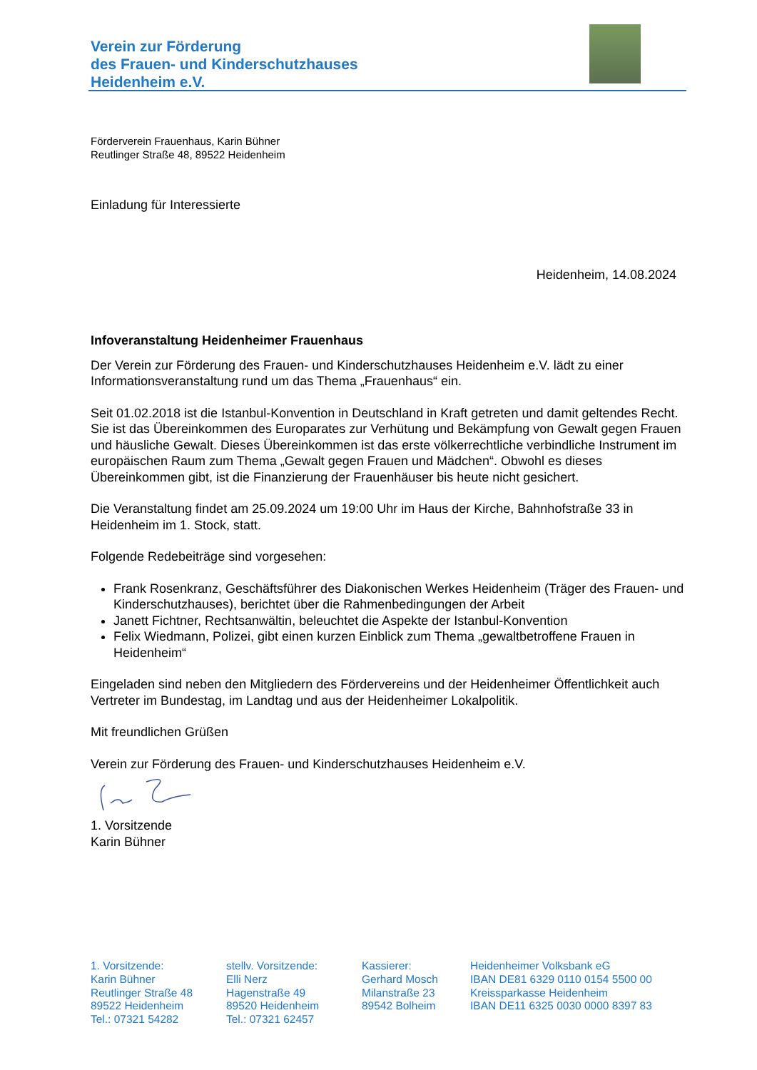Verein zur Förderung
des Frauen- und Kinderschutzhauses
Heidenheim e.V.
Förderverein Frauenhaus, Karin Bühner
Reutlinger Straße 48, 89522 Heidenheim
Einladung für Interessierte
Heidenheim, 14.08.2024
Infoveranstaltung Heidenheimer Frauenhaus
Der Verein zur Förderung des Frauen- und Kinderschutzhauses Heidenheim e.V. lädt zu einer Informationsveranstaltung rund um das Thema „Frauenhaus“ ein.
Seit 01.02.2018 ist die Istanbul-Konvention in Deutschland in Kraft getreten und damit geltendes Recht. Sie ist das Übereinkommen des Europarates zur Verhütung und Bekämpfung von Gewalt gegen Frauen und häusliche Gewalt. Dieses Übereinkommen ist das erste völkerrechtliche verbindliche Instrument im europäischen Raum zum Thema „Gewalt gegen Frauen und Mädchen“. Obwohl es dieses Übereinkommen gibt, ist die Finanzierung der Frauenhäuser bis heute nicht gesichert.
Die Veranstaltung findet am 25.09.2024 um 19:00 Uhr im Haus der Kirche, Bahnhofstraße 33 in Heidenheim im 1. Stock, statt.
Folgende Redebeiträge sind vorgesehen:
Frank Rosenkranz, Geschäftsführer des Diakonischen Werkes Heidenheim (Träger des Frauen- und Kinderschutzhauses), berichtet über die Rahmenbedingungen der Arbeit
Janett Fichtner, Rechtsanwältin, beleuchtet die Aspekte der Istanbul-Konvention
Felix Wiedmann, Polizei, gibt einen kurzen Einblick zum Thema „gewaltbetroffene Frauen in Heidenheim“
Eingeladen sind neben den Mitgliedern des Fördervereins und der Heidenheimer Öffentlichkeit auch Vertreter im Bundestag, im Landtag und aus der Heidenheimer Lokalpolitik.
Mit freundlichen Grüßen
Verein zur Förderung des Frauen- und Kinderschutzhauses Heidenheim e.V.
1. Vorsitzende
Karin Bühner
1. Vorsitzende:
Karin Bühner
Reutlinger Straße 48
89522 Heidenheim
Tel.: 07321 54282
stellv. Vorsitzende:
Elli Nerz
Hagenstraße 49
89520 Heidenheim
Tel.: 07321 62457
Kassierer:
Gerhard Mosch
Milanstraße 23
89542 Bolheim
Heidenheimer Volksbank eG
IBAN DE81 6329 0110 0154 5500 00
Kreissparkasse Heidenheim
IBAN DE11 6325 0030 0000 8397 83